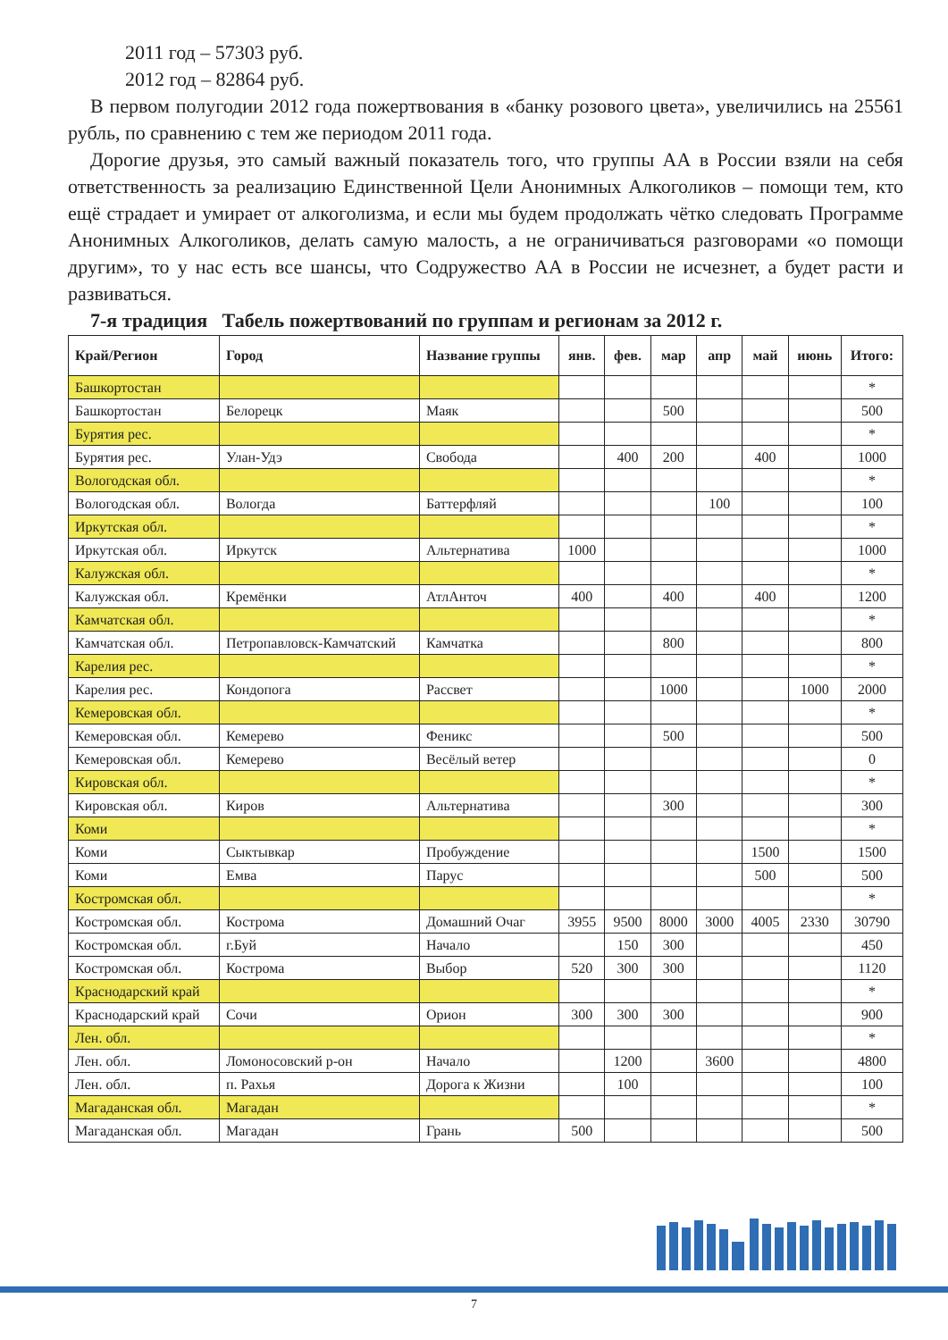2011 год – 57303 руб.
2012 год – 82864 руб.
В первом полугодии 2012 года пожертвования в «банку розового цвета», увеличились на 25561 рубль, по сравнению с тем же периодом 2011 года.
Дорогие друзья, это самый важный показатель того, что группы АА в России взяли на себя ответственность за реализацию Единственной Цели Анонимных Алкоголиков – помощи тем, кто ещё страдает и умирает от алкоголизма, и если мы будем продолжать чётко следовать Программе Анонимных Алкоголиков, делать самую малость, а не ограничиваться разговорами «о помощи другим», то у нас есть все шансы, что Содружество АА в России не исчезнет, а будет расти и развиваться.
7-я традиция Табель пожертвований по группам и регионам за 2012 г.
| Край/Регион | Город | Название группы | янв. | фев. | мар | апр | май | июнь | Итого: |
| --- | --- | --- | --- | --- | --- | --- | --- | --- | --- |
| Башкортостан | | | | | | | | | * |
| Башкортостан | Белорецк | Маяк | | | 500 | | | | 500 |
| Бурятия рес. | | | | | | | | | * |
| Бурятия рес. | Улан-Удэ | Свобода | | 400 | 200 | | 400 | | 1000 |
| Вологодская обл. | | | | | | | | | * |
| Вологодская обл. | Вологда | Баттерфляй | | | | 100 | | | 100 |
| Иркутская обл. | | | | | | | | | * |
| Иркутская обл. | Иркутск | Альтернатива | 1000 | | | | | | 1000 |
| Калужская обл. | | | | | | | | | * |
| Калужская обл. | Кремёнки | АтлАнточ | 400 | | 400 | | 400 | | 1200 |
| Камчатская обл. | | | | | | | | | * |
| Камчатская обл. | Петропавловск-Камчатский | Камчатка | | | 800 | | | | 800 |
| Карелия рес. | | | | | | | | | * |
| Карелия рес. | Кондопога | Рассвет | | | 1000 | | | 1000 | 2000 |
| Кемеровская обл. | | | | | | | | | * |
| Кемеровская обл. | Кемерево | Феникс | | | 500 | | | | 500 |
| Кемеровская обл. | Кемерево | Весёлый ветер | | | | | | | 0 |
| Кировская обл. | | | | | | | | | * |
| Кировская обл. | Киров | Альтернатива | | | 300 | | | | 300 |
| Коми | | | | | | | | | * |
| Коми | Сыктывкар | Пробуждение | | | | | 1500 | | 1500 |
| Коми | Емва | Парус | | | | | 500 | | 500 |
| Костромская обл. | | | | | | | | | * |
| Костромская обл. | Кострома | Домашний Очаг | 3955 | 9500 | 8000 | 3000 | 4005 | 2330 | 30790 |
| Костромская обл. | г.Буй | Начало | | 150 | 300 | | | | 450 |
| Костромская обл. | Кострома | Выбор | 520 | 300 | 300 | | | | 1120 |
| Краснодарский край | | | | | | | | | * |
| Краснодарский край | Сочи | Орион | 300 | 300 | 300 | | | | 900 |
| Лен. обл. | | | | | | | | | * |
| Лен. обл. | Ломоносовский р-он | Начало | | 1200 | | 3600 | | | 4800 |
| Лен. обл. | п. Рахья | Дорога к Жизни | | 100 | | | | | 100 |
| Магаданская обл. | Магадан | | | | | | | | * |
| Магаданская обл. | Магадан | Грань | 500 | | | | | | 500 |
7